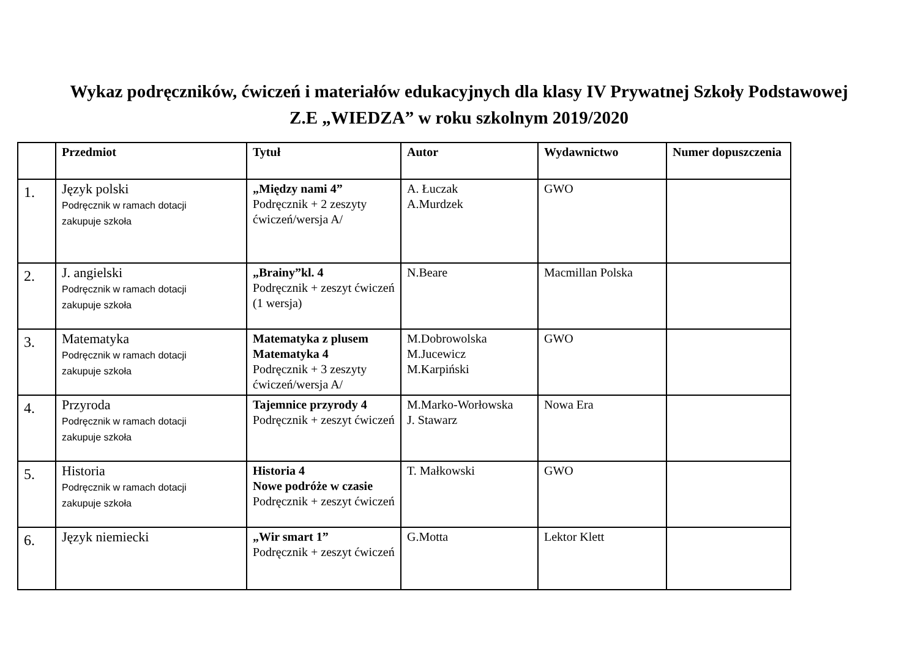Wykaz podręczników, ćwiczeń i materiałów edukacyjnych dla klasy IV Prywatnej Szkoły Podstawowej
Z.E „WIEDZA” w roku szkolnym 2019/2020
| | Przedmiot | Tytuł | Autor | Wydawnictwo | Numer dopuszczenia |
| --- | --- | --- | --- | --- | --- |
| 1. | Język polski Podręcznik w ramach dotacji zakupuje szkoła | „Między nami 4” Podręcznik + 2 zeszyty ćwiczeń/wersja A/ | A. Łuczak A.Murdzek | GWO | |
| 2. | J. angielski Podręcznik w ramach dotacji zakupuje szkoła | „Brainy”kl. 4 Podręcznik + zeszyt ćwiczeń (1 wersja) | N.Beare | Macmillan Polska | |
| 3. | Matematyka Podręcznik w ramach dotacji zakupuje szkoła | Matematyka z plusem Matematyka 4 Podręcznik + 3 zeszyty ćwiczeń/wersja A/ | M.Dobrowolska M.Jucewicz M.Karpiński | GWO | |
| 4. | Przyroda Podręcznik w ramach dotacji zakupuje szkoła | Tajemnice przyrody 4 Podręcznik + zeszyt ćwiczeń | M.Marko-Worłowska J. Stawarz | Nowa Era | |
| 5. | Historia Podręcznik w ramach dotacji zakupuje szkoła | Historia 4 Nowe podróże w czasie Podręcznik + zeszyt ćwiczeń | T. Małkowski | GWO | |
| 6. | Język niemiecki | „Wir smart 1” Podręcznik + zeszyt ćwiczeń | G.Motta | Lektor Klett | |